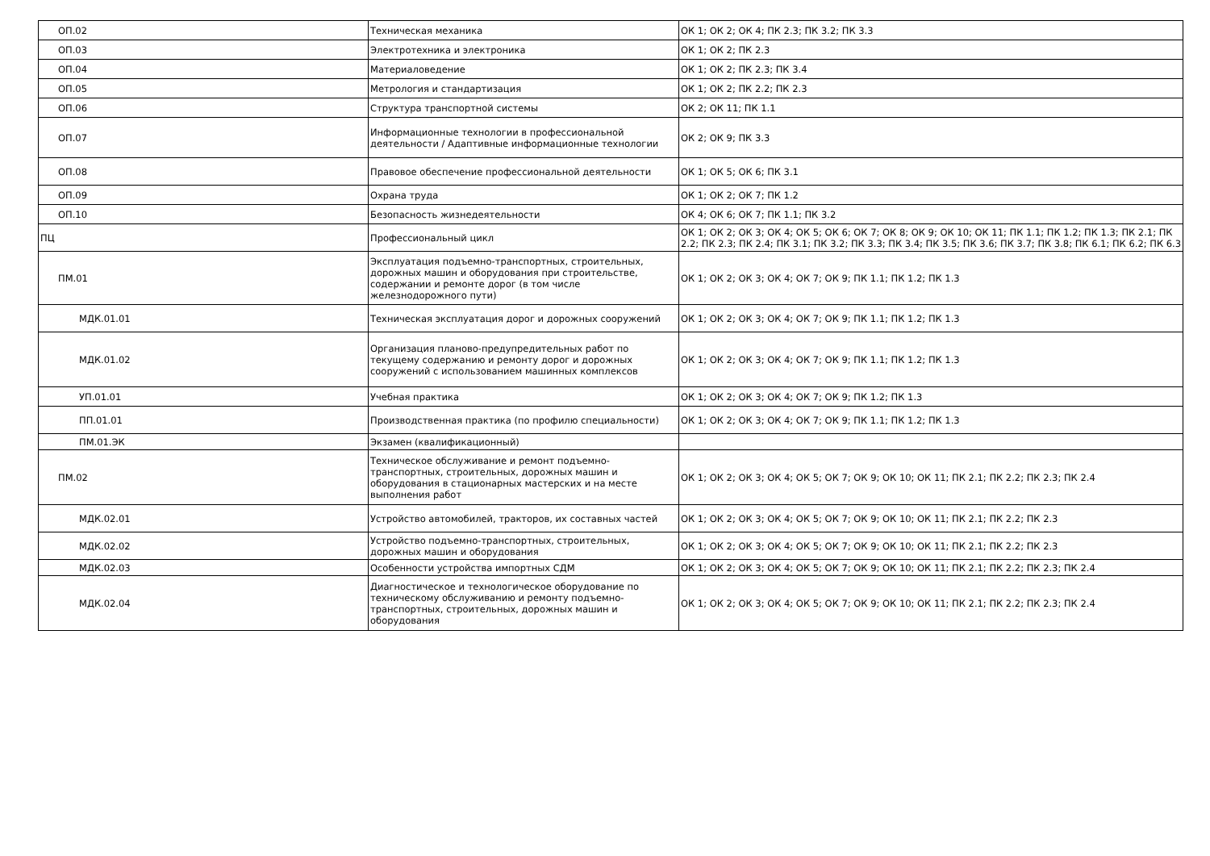| ОП.02 | Техническая механика | ОК 1; ОК 2; ОК 4; ПК 2.3; ПК 3.2; ПК 3.3 |
| ОП.03 | Электротехника и электроника | ОК 1; ОК 2; ПК 2.3 |
| ОП.04 | Материаловедение | ОК 1; ОК 2; ПК 2.3; ПК 3.4 |
| ОП.05 | Метрология и стандартизация | ОК 1; ОК 2; ПК 2.2; ПК 2.3 |
| ОП.06 | Структура транспортной системы | ОК 2; ОК 11; ПК 1.1 |
| ОП.07 | Информационные технологии в профессиональной деятельности / Адаптивные информационные технологии | ОК 2; ОК 9; ПК 3.3 |
| ОП.08 | Правовое обеспечение профессиональной деятельности | ОК 1; ОК 5; ОК 6; ПК 3.1 |
| ОП.09 | Охрана труда | ОК 1; ОК 2; ОК 7; ПК 1.2 |
| ОП.10 | Безопасность жизнедеятельности | ОК 4; ОК 6; ОК 7; ПК 1.1; ПК 3.2 |
| ПЦ | Профессиональный цикл | ОК 1; ОК 2; ОК 3; ОК 4; ОК 5; ОК 6; ОК 7; ОК 8; ОК 9; ОК 10; ОК 11; ПК 1.1; ПК 1.2; ПК 1.3; ПК 2.1; ПК 2.2; ПК 2.3; ПК 2.4; ПК 3.1; ПК 3.2; ПК 3.3; ПК 3.4; ПК 3.5; ПК 3.6; ПК 3.7; ПК 3.8; ПК 6.1; ПК 6.2; ПК 6.3 |
| ПМ.01 | Эксплуатация подъемно-транспортных, строительных, дорожных машин и оборудования при строительстве, содержании и ремонте дорог (в том числе железнодорожного пути) | ОК 1; ОК 2; ОК 3; ОК 4; ОК 7; ОК 9; ПК 1.1; ПК 1.2; ПК 1.3 |
| МДК.01.01 | Техническая эксплуатация дорог и дорожных сооружений | ОК 1; ОК 2; ОК 3; ОК 4; ОК 7; ОК 9; ПК 1.1; ПК 1.2; ПК 1.3 |
| МДК.01.02 | Организация планово-предупредительных работ по текущему содержанию и ремонту дорог и дорожных сооружений с использованием машинных комплексов | ОК 1; ОК 2; ОК 3; ОК 4; ОК 7; ОК 9; ПК 1.1; ПК 1.2; ПК 1.3 |
| УП.01.01 | Учебная практика | ОК 1; ОК 2; ОК 3; ОК 4; ОК 7; ОК 9; ПК 1.2; ПК 1.3 |
| ПП.01.01 | Производственная практика (по профилю специальности) | ОК 1; ОК 2; ОК 3; ОК 4; ОК 7; ОК 9; ПК 1.1; ПК 1.2; ПК 1.3 |
| ПМ.01.ЭК | Экзамен (квалификационный) | |
| ПМ.02 | Техническое обслуживание и ремонт подъемно-транспортных, строительных, дорожных машин и оборудования в стационарных мастерских и на месте выполнения работ | ОК 1; ОК 2; ОК 3; ОК 4; ОК 5; ОК 7; ОК 9; ОК 10; ОК 11; ПК 2.1; ПК 2.2; ПК 2.3; ПК 2.4 |
| МДК.02.01 | Устройство автомобилей, тракторов, их составных частей | ОК 1; ОК 2; ОК 3; ОК 4; ОК 5; ОК 7; ОК 9; ОК 10; ОК 11; ПК 2.1; ПК 2.2; ПК 2.3 |
| МДК.02.02 | Устройство подъемно-транспортных, строительных, дорожных машин и оборудования | ОК 1; ОК 2; ОК 3; ОК 4; ОК 5; ОК 7; ОК 9; ОК 10; ОК 11; ПК 2.1; ПК 2.2; ПК 2.3 |
| МДК.02.03 | Особенности устройства импортных СДМ | ОК 1; ОК 2; ОК 3; ОК 4; ОК 5; ОК 7; ОК 9; ОК 10; ОК 11; ПК 2.1; ПК 2.2; ПК 2.3; ПК 2.4 |
| МДК.02.04 | Диагностическое и технологическое оборудование по техническому обслуживанию и ремонту подъемно-транспортных, строительных, дорожных машин и оборудования | ОК 1; ОК 2; ОК 3; ОК 4; ОК 5; ОК 7; ОК 9; ОК 10; ОК 11; ПК 2.1; ПК 2.2; ПК 2.3; ПК 2.4 |